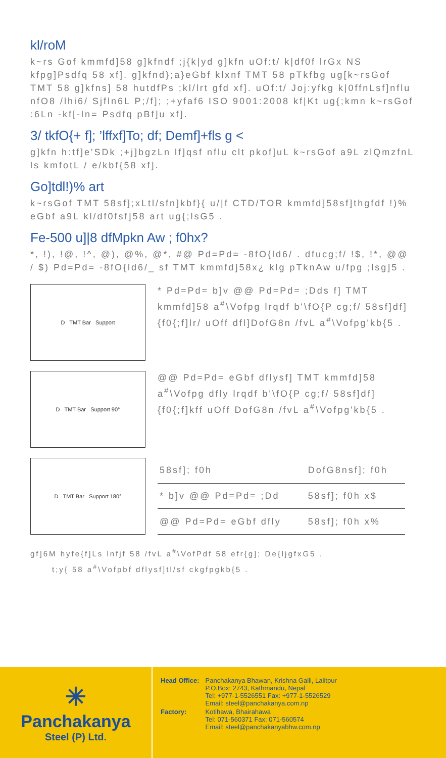kl/roM
k~rs Gof kmmfd]58 g]kfndf ;j{k|yd g]kfn uOf:t/ k|df0f lrGx NS kfpg]Psdfq 58 xf]. g]kfnd};a}eGbf klxnf TMT 58 pTkfbg ug[k~rsGof TMT 58 g]kfns] 58 hutdfPs ;kl/lrt gfd xf]. uOf:t/ Joj:yfkg k|0ffnLsf]nflu nfO8 /lhi6/ Sjfln6L P;/f]; ;+yfaf6 ISO 9001:2008 kf|Kt ug{;kmn k~rsGof :6Ln -kf[-ln= Psdfq pBf]u xf].
3/ tkfO{+ f]; ’lffxf]To; df; Demf]+fls g <
g]kfn h:tf]e'SDk ;+j]bgzLn lf]qsf nflu clt pkof]uL k~rsGof a9L zlQmzfnL ls kmfotL / e/kbf{58 xf].
Go]tdl!)% art
k~rsGof TMT 58sf];xLtl/sfn]kbf}{ u/|f CTD/TOR kmmfd]58sf]thgfdf !)% eGbf a9L kl/df0fsf]58 art ug{;lsG5 .
Fe-500 u]|8 dfMpkn Aw ; f0hx?
*, !), !@, !^, @), @%, @*, #@ Pd=Pd= -8fO{ld6/ . dfucg;f/ !$, !*, @@ / $) Pd=Pd= -8fO{ld6/_ sf TMT kmmfd]58x¿ klg pTknAw u/fpg ;lsg]5 .
D TMT Bar Support
* Pd=Pd= b]v @@ Pd=Pd= ;Dds f] TMT kmmfd]58 a<sup>#</sup>\Vofpg lrqdf b'\fO{P cg;f/ 58sf]df]{f0{;f]lr/ uOff dfl]DofG8n /fvL a<sup>#</sup>\Vofpg'kb{5 .
D TMT Bar Support 90°
@@ Pd=Pd= eGbf dflysf] TMT kmmfd]58 a<sup>#</sup>\Vofpg dfly lrqdf b'\fO{P cg;f/ 58sf]df]{f0{;f]kff uOff DofG8n /fvL a<sup>#</sup>\Vofpg'kb{5 .
D TMT Bar Support 180°
| 58sf]; f0h | DofG8nsf]; f0h |
| --- | --- |
| * b]v @@ Pd=Pd= ;Dd | 58sf]; f0h x$ |
| @@ Pd=Pd= eGbf dfly | 58sf]; f0h x% |
gf]6M hyfe{f]Ls lnfjf 58 /fvL a<sup>#</sup>\VofPdf 58 efr{g]; De{ljgfxG5 .
t;y{ 58 a<sup>#</sup>\Vofpbf dflysf]tl/sf ckgfpgkb{5 .
✳
Panchakanya
Steel (P) Ltd.
| Head Office: | Panchakanya Bhawan, Krishna Galli, Lalitpur P.O.Box: 2743, Kathmandu, Nepal Tel: +977-1-5526551 Fax: +977-1-5526529 Email: steel@panchakanya.com.np |
| Factory: | Kotihawa, Bhairahawa Tel: 071-560371 Fax: 071-560574 Email: steel@panchakanyabhw.com.np |